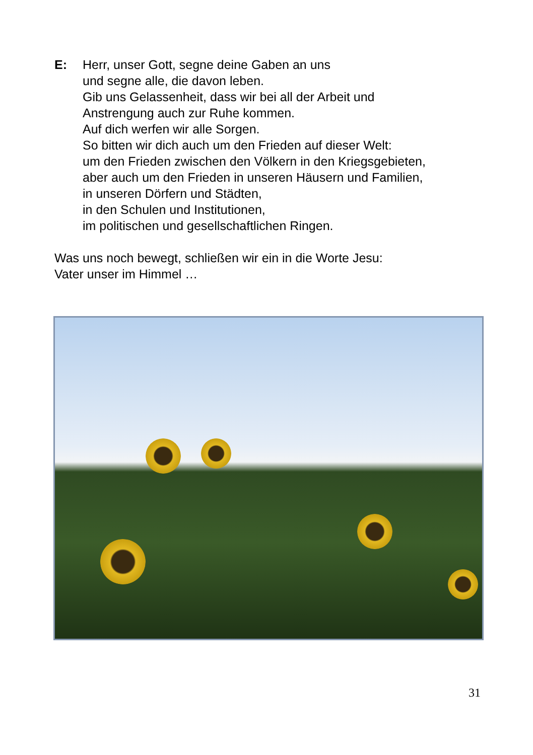E: Herr, unser Gott, segne deine Gaben an uns
und segne alle, die davon leben.
Gib uns Gelassenheit, dass wir bei all der Arbeit und
Anstrengung auch zur Ruhe kommen.
Auf dich werfen wir alle Sorgen.
So bitten wir dich auch um den Frieden auf dieser Welt:
um den Frieden zwischen den Völkern in den Kriegsgebieten,
aber auch um den Frieden in unseren Häusern und Familien,
in unseren Dörfern und Städten,
in den Schulen und Institutionen,
im politischen und gesellschaftlichen Ringen.
Was uns noch bewegt, schließen wir ein in die Worte Jesu:
Vater unser im Himmel …
31